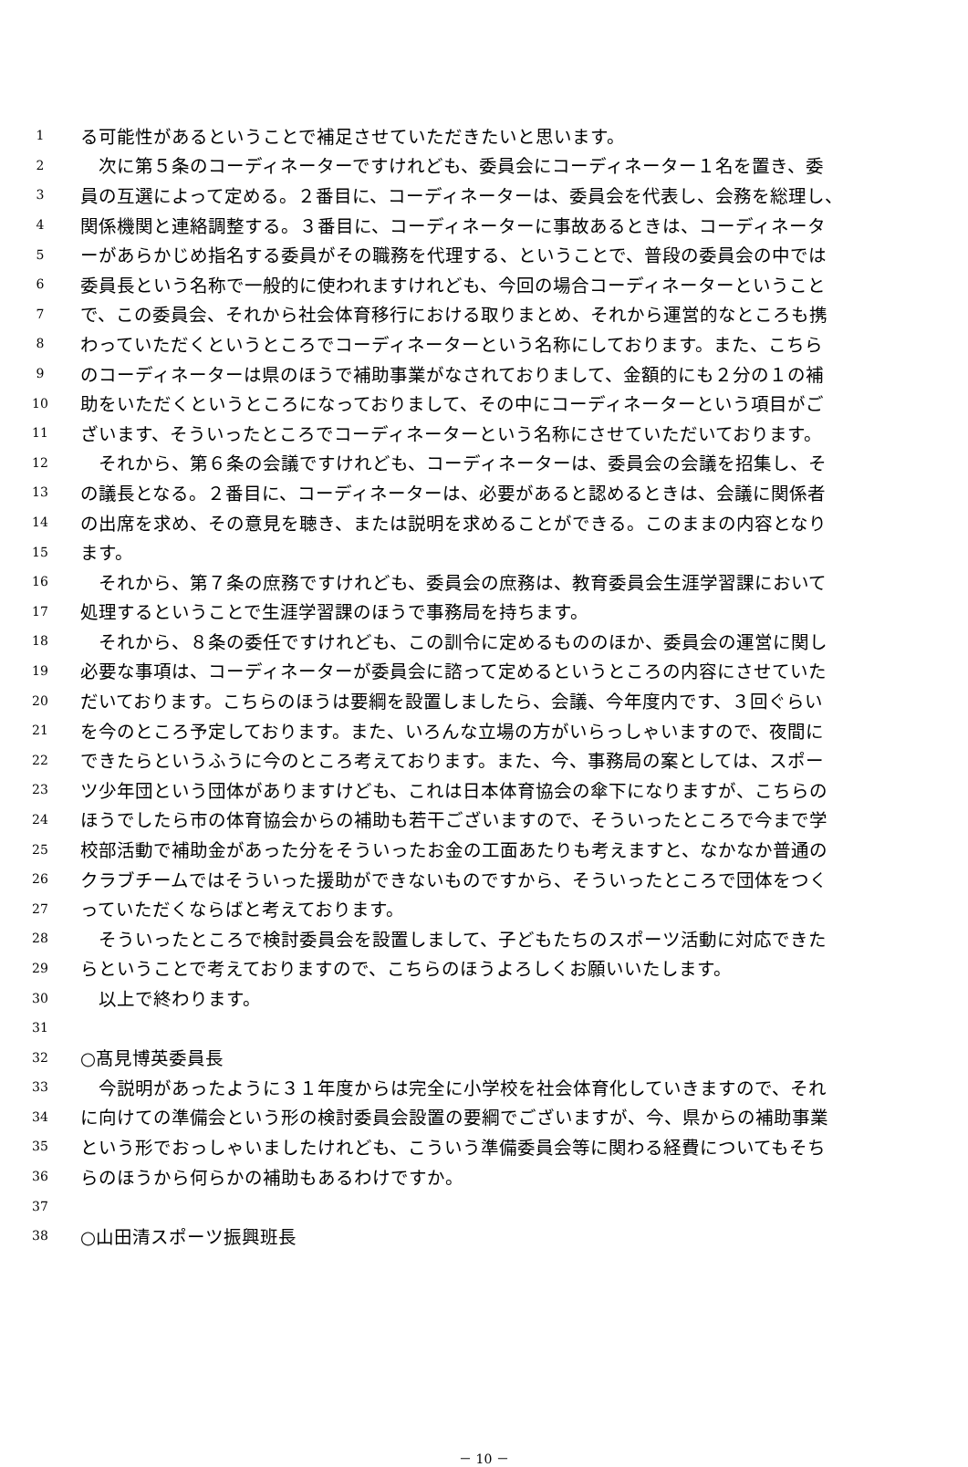1 る可能性があるということで補足させていただきたいと思います。
2　次に第５条のコーディネーターですけれども、委員会にコーディネーター１名を置き、委
3 員の互選によって定める。２番目に、コーディネーターは、委員会を代表し、会務を総理し、
4 関係機関と連絡調整する。３番目に、コーディネーターに事故あるときは、コーディネータ
5 ーがあらかじめ指名する委員がその職務を代理する、ということで、普段の委員会の中では
6 委員長という名称で一般的に使われますけれども、今回の場合コーディネーターということ
7 で、この委員会、それから社会体育移行における取りまとめ、それから運営的なところも携
8 わっていただくというところでコーディネーターという名称にしております。また、こちら
9 のコーディネーターは県のほうで補助事業がなされておりまして、金額的にも２分の１の補
10 助をいただくというところになっておりまして、その中にコーディネーターという項目がご
11 ざいます、そういったところでコーディネーターという名称にさせていただいております。
12　それから、第６条の会議ですけれども、コーディネーターは、委員会の会議を招集し、そ
13 の議長となる。２番目に、コーディネーターは、必要があると認めるときは、会議に関係者
14 の出席を求め、その意見を聴き、または説明を求めることができる。このままの内容となり
15 ます。
16　それから、第７条の庶務ですけれども、委員会の庶務は、教育委員会生涯学習課において
17 処理するということで生涯学習課のほうで事務局を持ちます。
18　それから、８条の委任ですけれども、この訓令に定めるもののほか、委員会の運営に関し
19 必要な事項は、コーディネーターが委員会に諮って定めるというところの内容にさせていた
20 だいております。こちらのほうは要綱を設置しましたら、会議、今年度内です、３回ぐらい
21 を今のところ予定しております。また、いろんな立場の方がいらっしゃいますので、夜間に
22 できたらというふうに今のところ考えております。また、今、事務局の案としては、スポー
23 ツ少年団という団体がありますけども、これは日本体育協会の傘下になりますが、こちらの
24 ほうでしたら市の体育協会からの補助も若干ございますので、そういったところで今まで学
25 校部活動で補助金があった分をそういったお金の工面あたりも考えますと、なかなか普通の
26 クラブチームではそういった援助ができないものですから、そういったところで団体をつく
27 っていただくならばと考えております。
28　そういったところで検討委員会を設置しまして、子どもたちのスポーツ活動に対応できた
29 らということで考えておりますので、こちらのほうよろしくお願いいたします。
30　以上で終わります。
31
32 ○髙見博英委員長
33　今説明があったように３１年度からは完全に小学校を社会体育化していきますので、それ
34 に向けての準備会という形の検討委員会設置の要綱でございますが、今、県からの補助事業
35 という形でおっしゃいましたけれども、こういう準備委員会等に関わる経費についてもそち
36 らのほうから何らかの補助もあるわけですか。
37
38 ○山田清スポーツ振興班長
－ 10 －